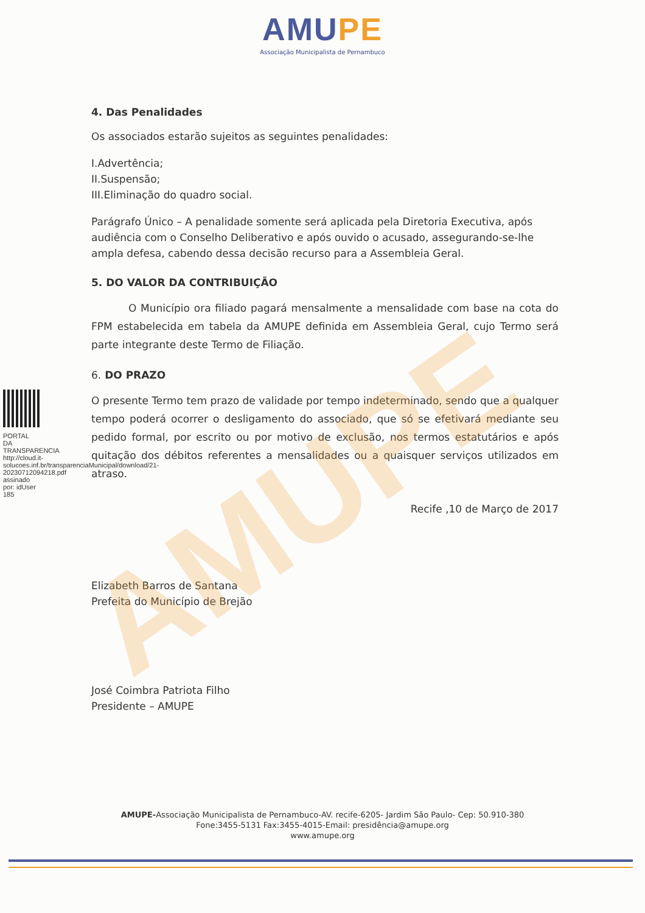AMUPE
AMUPE
Associação Municipalista de Pernambuco
PORTAL DA TRANSPARENCIA http://cloud.it-solucoes.inf.br/transparenciaMunicipal/download/21-20230712094218.pdf assinado por: idUser 185
4. Das Penalidades
Os associados estarão sujeitos as seguintes penalidades:
I.Advertência;
II.Suspensão;
III.Eliminação do quadro social.
Parágrafo Único – A penalidade somente será aplicada pela Diretoria Executiva, após audiência com o Conselho Deliberativo e após ouvido o acusado, assegurando-se-lhe ampla defesa, cabendo dessa decisão recurso para a Assembleia Geral.
5. DO VALOR DA CONTRIBUIÇÃO
O Município ora filiado pagará mensalmente a mensalidade com base na cota do FPM estabelecida em tabela da AMUPE definida em Assembleia Geral, cujo Termo será parte integrante deste Termo de Filiação.
6. DO PRAZO
O presente Termo tem prazo de validade por tempo indeterminado, sendo que a qualquer tempo poderá ocorrer o desligamento do associado, que só se efetivará mediante seu pedido formal, por escrito ou por motivo de exclusão, nos termos estatutários e após quitação dos débitos referentes a mensalidades ou a quaisquer serviços utilizados em atraso.
Recife ,10 de Março de 2017
Elizabeth Barros de Santana
Prefeita do Município de Brejão
José Coimbra Patriota Filho
Presidente – AMUPE
AMUPE-Associação Municipalista de Pernambuco-AV. recife-6205- Jardim São Paulo- Cep: 50.910-380
Fone:3455-5131 Fax:3455-4015-Email: presidência@amupe.org
www.amupe.org